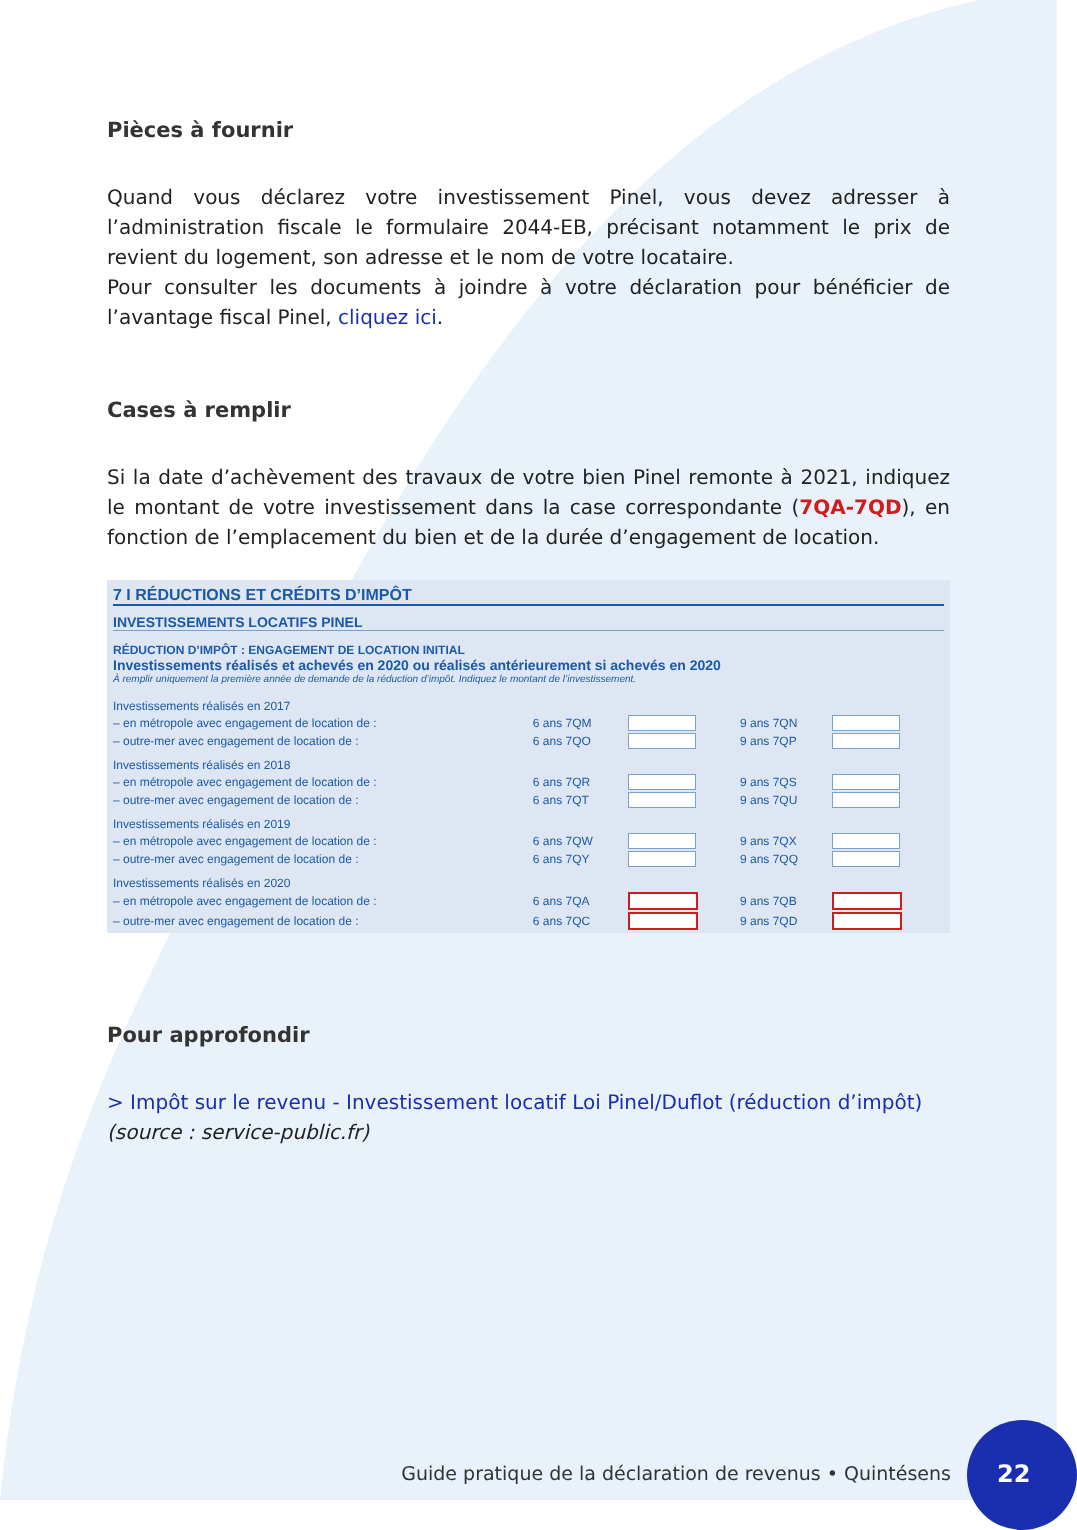Pièces à fournir
Quand vous déclarez votre investissement Pinel, vous devez adresser à l’administration fiscale le formulaire 2044-EB, précisant notamment le prix de revient du logement, son adresse et le nom de votre locataire.
Pour consulter les documents à joindre à votre déclaration pour bénéficier de l’avantage fiscal Pinel, cliquez ici.
Cases à remplir
Si la date d’achèvement des travaux de votre bien Pinel remonte à 2021, indiquez le montant de votre investissement dans la case correspondante (7QA-7QD), en fonction de l’emplacement du bien et de la durée d’engagement de location.
7 I RÉDUCTIONS ET CRÉDITS D’IMPÔT
INVESTISSEMENTS LOCATIFS PINEL
RÉDUCTION D’IMPÔT : ENGAGEMENT DE LOCATION INITIAL
Investissements réalisés et achevés en 2020 ou réalisés antérieurement si achevés en 2020
À remplir uniquement la première année de demande de la réduction d’impôt. Indiquez le montant de l’investissement.
| Investissements réalisés en 2017 | | | | |
| – en métropole avec engagement de location de : | 6 ans 7QM | | 9 ans 7QN | |
| – outre-mer avec engagement de location de : | 6 ans 7QO | | 9 ans 7QP | |
| Investissements réalisés en 2018 | | | | |
| – en métropole avec engagement de location de : | 6 ans 7QR | | 9 ans 7QS | |
| – outre-mer avec engagement de location de : | 6 ans 7QT | | 9 ans 7QU | |
| Investissements réalisés en 2019 | | | | |
| – en métropole avec engagement de location de : | 6 ans 7QW | | 9 ans 7QX | |
| – outre-mer avec engagement de location de : | 6 ans 7QY | | 9 ans 7QQ | |
| Investissements réalisés en 2020 | | | | |
| – en métropole avec engagement de location de : | 6 ans 7QA | | 9 ans 7QB | |
| – outre-mer avec engagement de location de : | 6 ans 7QC | | 9 ans 7QD | |
Pour approfondir
> Impôt sur le revenu - Investissement locatif Loi Pinel/Duflot (réduction d’impôt)
(source : service-public.fr)
Guide pratique de la déclaration de revenus • Quintésens
22